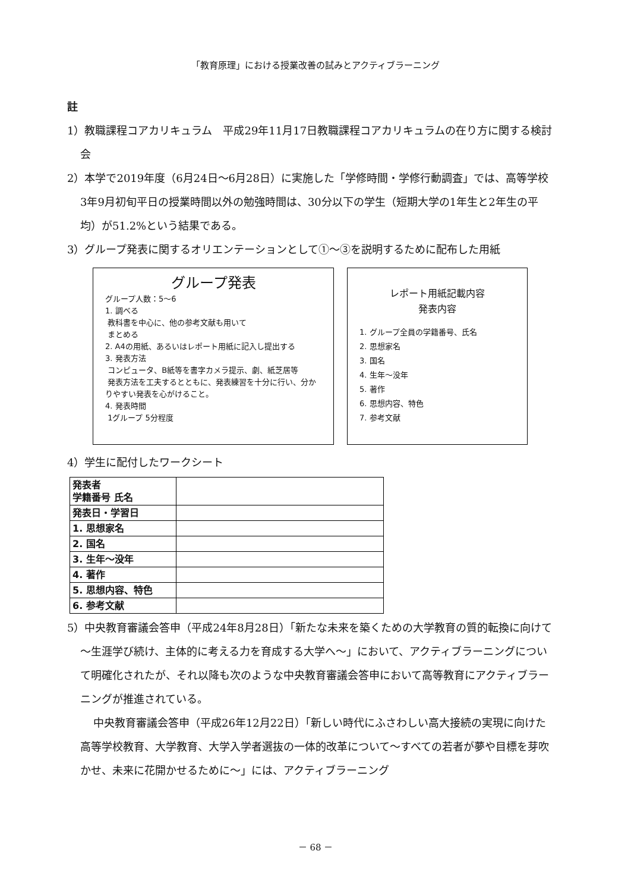「教育原理」における授業改善の試みとアクティブラーニング
註
1）教職課程コアカリキュラム　平成29年11月17日教職課程コアカリキュラムの在り方に関する検討会
2）本学で2019年度（6月24日～6月28日）に実施した「学修時間・学修行動調査」では、高等学校3年9月初旬平日の授業時間以外の勉強時間は、30分以下の学生（短期大学の1年生と2年生の平均）が51.2%という結果である。
3）グループ発表に関するオリエンテーションとして①～③を説明するために配布した用紙
グループ発表
グループ人数：5～6
1. 調べる
教科書を中心に、他の参考文献も用いて
まとめる
2. A4の用紙、あるいはレポート用紙に記入し提出する
3. 発表方法
コンピュータ、B紙等を書字カメラ提示、劇、紙芝居等
発表方法を工夫するとともに、発表練習を十分に行い、分かりやすい発表を心がけること。
4. 発表時間
1グループ 5分程度
レポート用紙記載内容
発表内容
1. グループ全員の学籍番号、氏名
2. 思想家名
3. 国名
4. 生年～没年
5. 著作
6. 思想内容、特色
7. 参考文献
4）学生に配付したワークシート
| 発表者 学籍番号 氏名 | |
| 発表日・学習日 | |
| 1. 思想家名 | |
| 2. 国名 | |
| 3. 生年～没年 | |
| 4. 著作 | |
| 5. 思想内容、特色 | |
| 6. 参考文献 | |
5）中央教育審議会答申（平成24年8月28日）「新たな未来を築くための大学教育の質的転換に向けて～生涯学び続け、主体的に考える力を育成する大学へ～」において、アクティブラーニングについて明確化されたが、それ以降も次のような中央教育審議会答申において高等教育にアクティブラーニングが推進されている。
中央教育審議会答申（平成26年12月22日）「新しい時代にふさわしい高大接続の実現に向けた高等学校教育、大学教育、大学入学者選抜の一体的改革について～すべての若者が夢や目標を芽吹かせ、未来に花開かせるために～」には、アクティブラーニング
－ 68 －